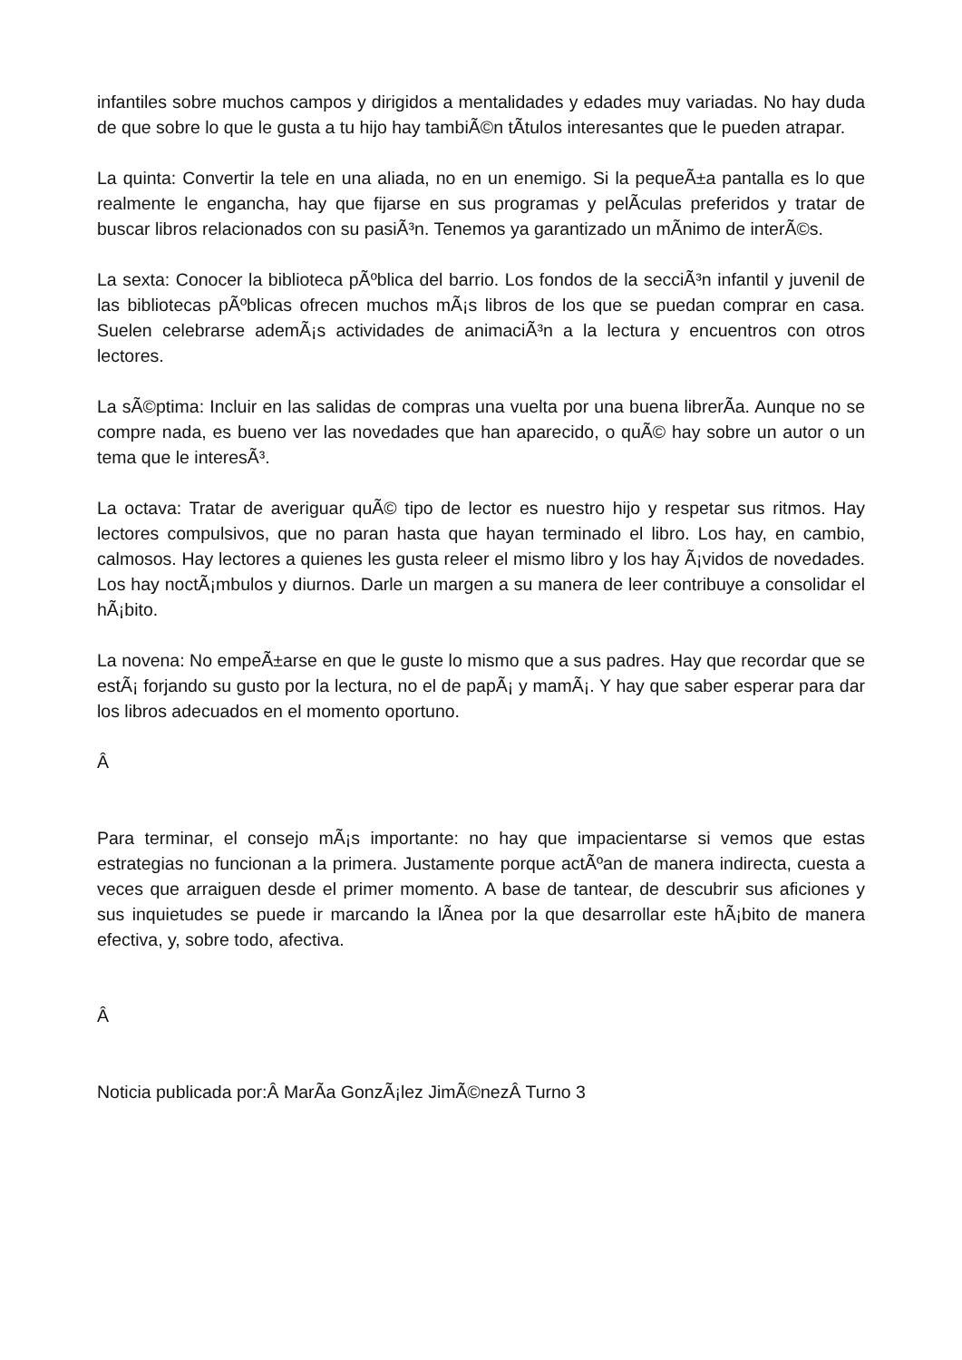infantiles sobre muchos campos y dirigidos a mentalidades y edades muy variadas. No hay duda de que sobre lo que le gusta a tu hijo hay tambiÃ©n tÃ­tulos interesantes que le pueden atrapar.
La quinta: Convertir la tele en una aliada, no en un enemigo. Si la pequeÃ±a pantalla es lo que realmente le engancha, hay que fijarse en sus programas y pelÃ­culas preferidos y tratar de buscar libros relacionados con su pasiÃ³n. Tenemos ya garantizado un mÃ­nimo de interÃ©s.
La sexta: Conocer la biblioteca pÃºblica del barrio. Los fondos de la secciÃ³n infantil y juvenil de las bibliotecas pÃºblicas ofrecen muchos mÃ¡s libros de los que se puedan comprar en casa. Suelen celebrarse ademÃ¡s actividades de animaciÃ³n a la lectura y encuentros con otros lectores.
La sÃ©ptima: Incluir en las salidas de compras una vuelta por una buena librerÃ­a. Aunque no se compre nada, es bueno ver las novedades que han aparecido, o quÃ© hay sobre un autor o un tema que le interesÃ³.
La octava: Tratar de averiguar quÃ© tipo de lector es nuestro hijo y respetar sus ritmos. Hay lectores compulsivos, que no paran hasta que hayan terminado el libro. Los hay, en cambio, calmosos. Hay lectores a quienes les gusta releer el mismo libro y los hay Ã¡vidos de novedades. Los hay noctÃ¡mbulos y diurnos. Darle un margen a su manera de leer contribuye a consolidar el hÃ¡bito.
La novena: No empeÃ±arse en que le guste lo mismo que a sus padres. Hay que recordar que se estÃ¡ forjando su gusto por la lectura, no el de papÃ¡ y mamÃ¡. Y hay que saber esperar para dar los libros adecuados en el momento oportuno.
Â
Para terminar, el consejo mÃ¡s importante: no hay que impacientarse si vemos que estas estrategias no funcionan a la primera. Justamente porque actÃºan de manera indirecta, cuesta a veces que arraiguen desde el primer momento. A base de tantear, de descubrir sus aficiones y sus inquietudes se puede ir marcando la lÃ­nea por la que desarrollar este hÃ¡bito de manera efectiva, y, sobre todo, afectiva.
Â
Noticia publicada por:Â MarÃ­a GonzÃ¡lez JimÃ©nezÂ Turno 3